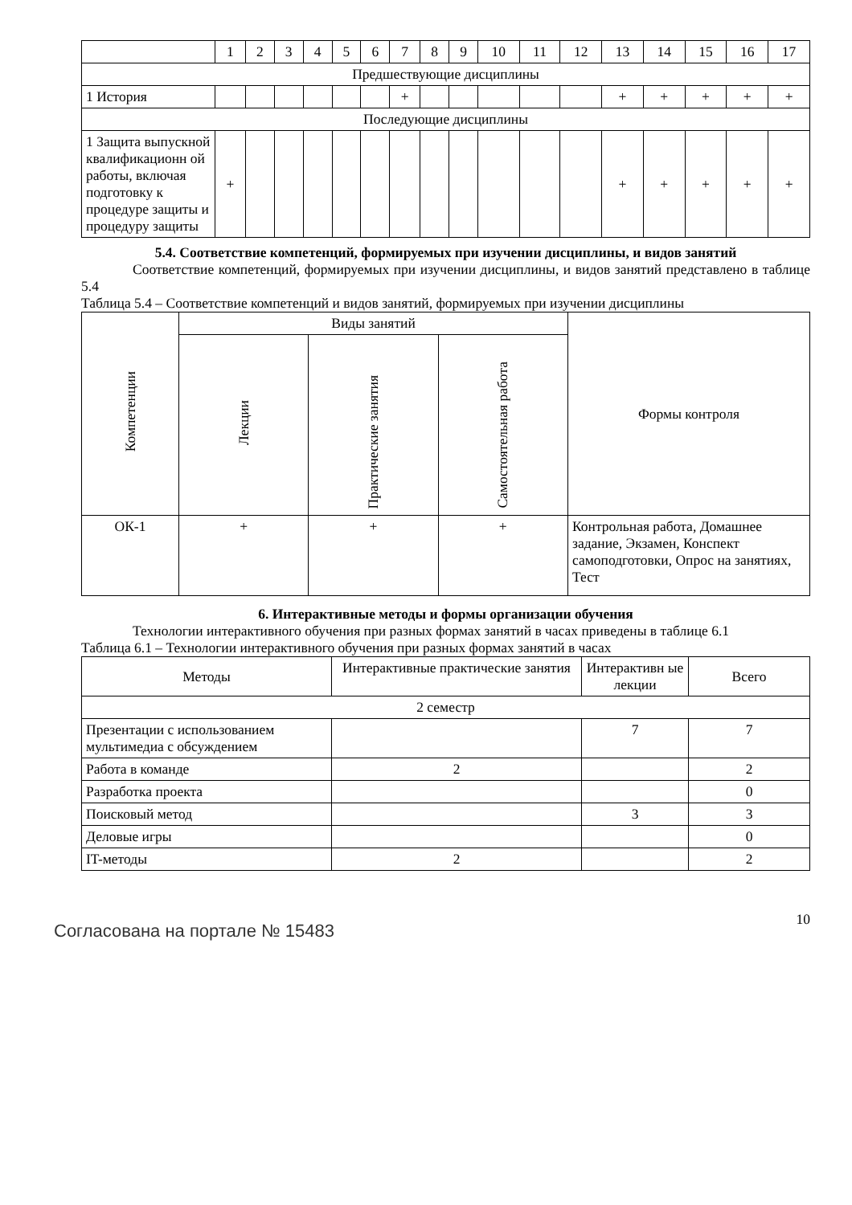| | 1 | 2 | 3 | 4 | 5 | 6 | 7 | 8 | 9 | 10 | 11 | 12 | 13 | 14 | 15 | 16 | 17 |
| Предшествующие дисциплины | | | | | | | | | | | | | | | | | |
| 1 История | | | | | | | + | | | | | | + | + | + | + | + |
| Последующие дисциплины | | | | | | | | | | | | | | | | | |
| 1 Защита выпускной квалификационн ой работы, включая подготовку к процедуре защиты и процедуру защиты | + | | | | | | | | | | | | + | + | + | + | + |
5.4. Соответствие компетенций, формируемых при изучении дисциплины, и видов занятий
Соответствие компетенций, формируемых при изучении дисциплины, и видов занятий представлено в таблице 5.4
Таблица 5.4 – Соответствие компетенций и видов занятий, формируемых при изучении дисциплины
| Компетенции | Виды занятий | | | Формы контроля |
| | Лекции | Практические занятия | Самостоятельная работа | |
| ОК-1 | + | + | + | Контрольная работа, Домашнее задание, Экзамен, Конспект самоподготовки, Опрос на занятиях, Тест |
6. Интерактивные методы и формы организации обучения
Технологии интерактивного обучения при разных формах занятий в часах приведены в таблице 6.1
Таблица 6.1 – Технологии интерактивного обучения при разных формах занятий в часах
| Методы | Интерактивные практические занятия | Интерактивн ые лекции | Всего |
| 2 семестр | | | |
| Презентации с использованием мультимедиа с обсуждением | | 7 | 7 |
| Работа в команде | 2 | | 2 |
| Разработка проекта | | | 0 |
| Поисковый метод | | 3 | 3 |
| Деловые игры | | | 0 |
| IT-методы | 2 | | 2 |
Согласована на портале № 15483
10